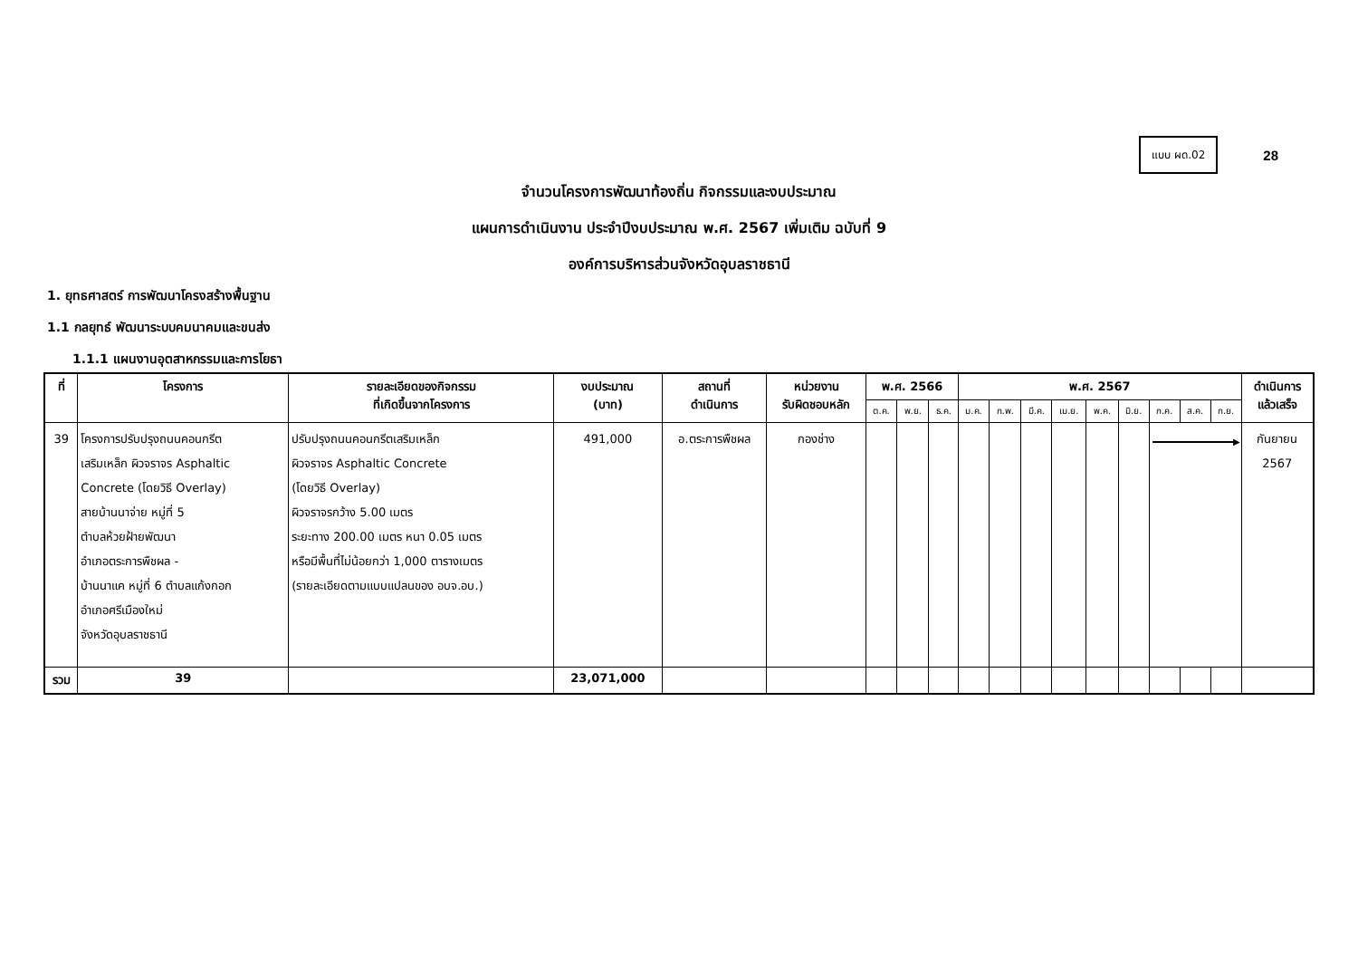แบบ ผด.02
28
จำนวนโครงการพัฒนาท้องถิ่น กิจกรรมและงบประมาณ
แผนการดำเนินงาน ประจำปีงบประมาณ พ.ศ. 2567 เพิ่มเติม ฉบับที่ 9
องค์การบริหารส่วนจังหวัดอุบลราชธานี
1. ยุทธศาสตร์ การพัฒนาโครงสร้างพื้นฐาน
1.1 กลยุทธ์ พัฒนาระบบคมนาคมและขนส่ง
1.1.1 แผนงานอุตสาหกรรมและการโยธา
| ที่ | โครงการ | รายละเอียดของกิจกรรม ที่เกิดขึ้นจากโครงการ | งบประมาณ (บาท) | สถานที่ ดำเนินการ | หน่วยงาน รับผิดชอบหลัก | พ.ศ. 2566 | | | พ.ศ. 2567 | | | | | | | | | ดำเนินการ แล้วเสร็จ |
| --- | --- | --- | --- | --- | --- | --- | --- | --- | --- | --- | --- | --- | --- | --- | --- | --- | --- | --- |
| | | | | | | ต.ค. | พ.ย. | ธ.ค. | ม.ค. | ก.พ. | มี.ค. | เม.ย. | พ.ค. | มิ.ย. | ก.ค. | ส.ค. | ก.ย. | |
| 39 | โครงการปรับปรุงถนนคอนกรีต เสริมเหล็ก ผิวจราจร Asphaltic Concrete (โดยวิธี Overlay) สายบ้านนาจ่าย หมู่ที่ 5 ตำบลห้วยฝ้ายพัฒนา อำเภอตระการพืชผล - บ้านนาแค หมู่ที่ 6 ตำบลแก้งกอก อำเภอศรีเมืองใหม่ จังหวัดอุบลราชธานี | ปรับปรุงถนนคอนกรีตเสริมเหล็ก ผิวจราจร Asphaltic Concrete (โดยวิธี Overlay) ผิวจราจรกว้าง 5.00 เมตร ระยะทาง 200.00 เมตร หนา 0.05 เมตร หรือมีพื้นที่ไม่น้อยกว่า 1,000 ตารางเมตร (รายละเอียดตามแบบแปลนของ อบจ.อบ.) | 491,000 | อ.ตระการพืชผล | กองช่าง | | | | | | | | | | ▶ | | | กันยายน 2567 |
| รวม | 39 | | 23,071,000 | | | | | | | | | | | | | | | |